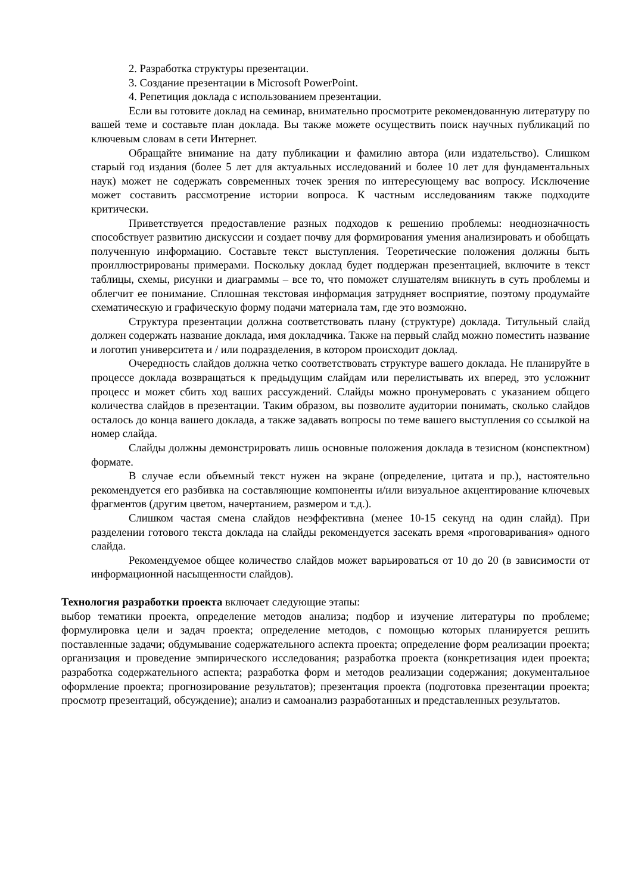2. Разработка структуры презентации.
3. Создание презентации в Microsoft PowerPoint.
4. Репетиция доклада с использованием презентации.
Если вы готовите доклад на семинар, внимательно просмотрите рекомендованную литературу по вашей теме и составьте план доклада. Вы также можете осуществить поиск научных публикаций по ключевым словам в сети Интернет.
Обращайте внимание на дату публикации и фамилию автора (или издательство). Слишком старый год издания (более 5 лет для актуальных исследований и более 10 лет для фундаментальных наук) может не содержать современных точек зрения по интересующему вас вопросу. Исключение может составить рассмотрение истории вопроса. К частным исследованиям также подходите критически.
Приветствуется предоставление разных подходов к решению проблемы: неоднозначность способствует развитию дискуссии и создает почву для формирования умения анализировать и обобщать полученную информацию. Составьте текст выступления. Теоретические положения должны быть проиллюстрированы примерами. Поскольку доклад будет поддержан презентацией, включите в текст таблицы, схемы, рисунки и диаграммы – все то, что поможет слушателям вникнуть в суть проблемы и облегчит ее понимание. Сплошная текстовая информация затрудняет восприятие, поэтому продумайте схематическую и графическую форму подачи материала там, где это возможно.
Структура презентации должна соответствовать плану (структуре) доклада. Титульный слайд должен содержать название доклада, имя докладчика. Также на первый слайд можно поместить название и логотип университета и / или подразделения, в котором происходит доклад.
Очередность слайдов должна четко соответствовать структуре вашего доклада. Не планируйте в процессе доклада возвращаться к предыдущим слайдам или перелистывать их вперед, это усложнит процесс и может сбить ход ваших рассуждений. Слайды можно пронумеровать с указанием общего количества слайдов в презентации. Таким образом, вы позволите аудитории понимать, сколько слайдов осталось до конца вашего доклада, а также задавать вопросы по теме вашего выступления со ссылкой на номер слайда.
Слайды должны демонстрировать лишь основные положения доклада в тезисном (конспектном) формате.
В случае если объемный текст нужен на экране (определение, цитата и пр.), настоятельно рекомендуется его разбивка на составляющие компоненты и/или визуальное акцентирование ключевых фрагментов (другим цветом, начертанием, размером и т.д.).
Слишком частая смена слайдов неэффективна (менее 10-15 секунд на один слайд). При разделении готового текста доклада на слайды рекомендуется засекать время «проговаривания» одного слайда.
Рекомендуемое общее количество слайдов может варьироваться от 10 до 20 (в зависимости от информационной насыщенности слайдов).
Технология разработки проекта включает следующие этапы:
выбор тематики проекта, определение методов анализа; подбор и изучение литературы по проблеме; формулировка цели и задач проекта; определение методов, с помощью которых планируется решить поставленные задачи; обдумывание содержательного аспекта проекта; определение форм реализации проекта; организация и проведение эмпирического исследования; разработка проекта (конкретизация идеи проекта; разработка содержательного аспекта; разработка форм и методов реализации содержания; документальное оформление проекта; прогнозирование результатов); презентация проекта (подготовка презентации проекта; просмотр презентаций, обсуждение); анализ и самоанализ разработанных и представленных результатов.